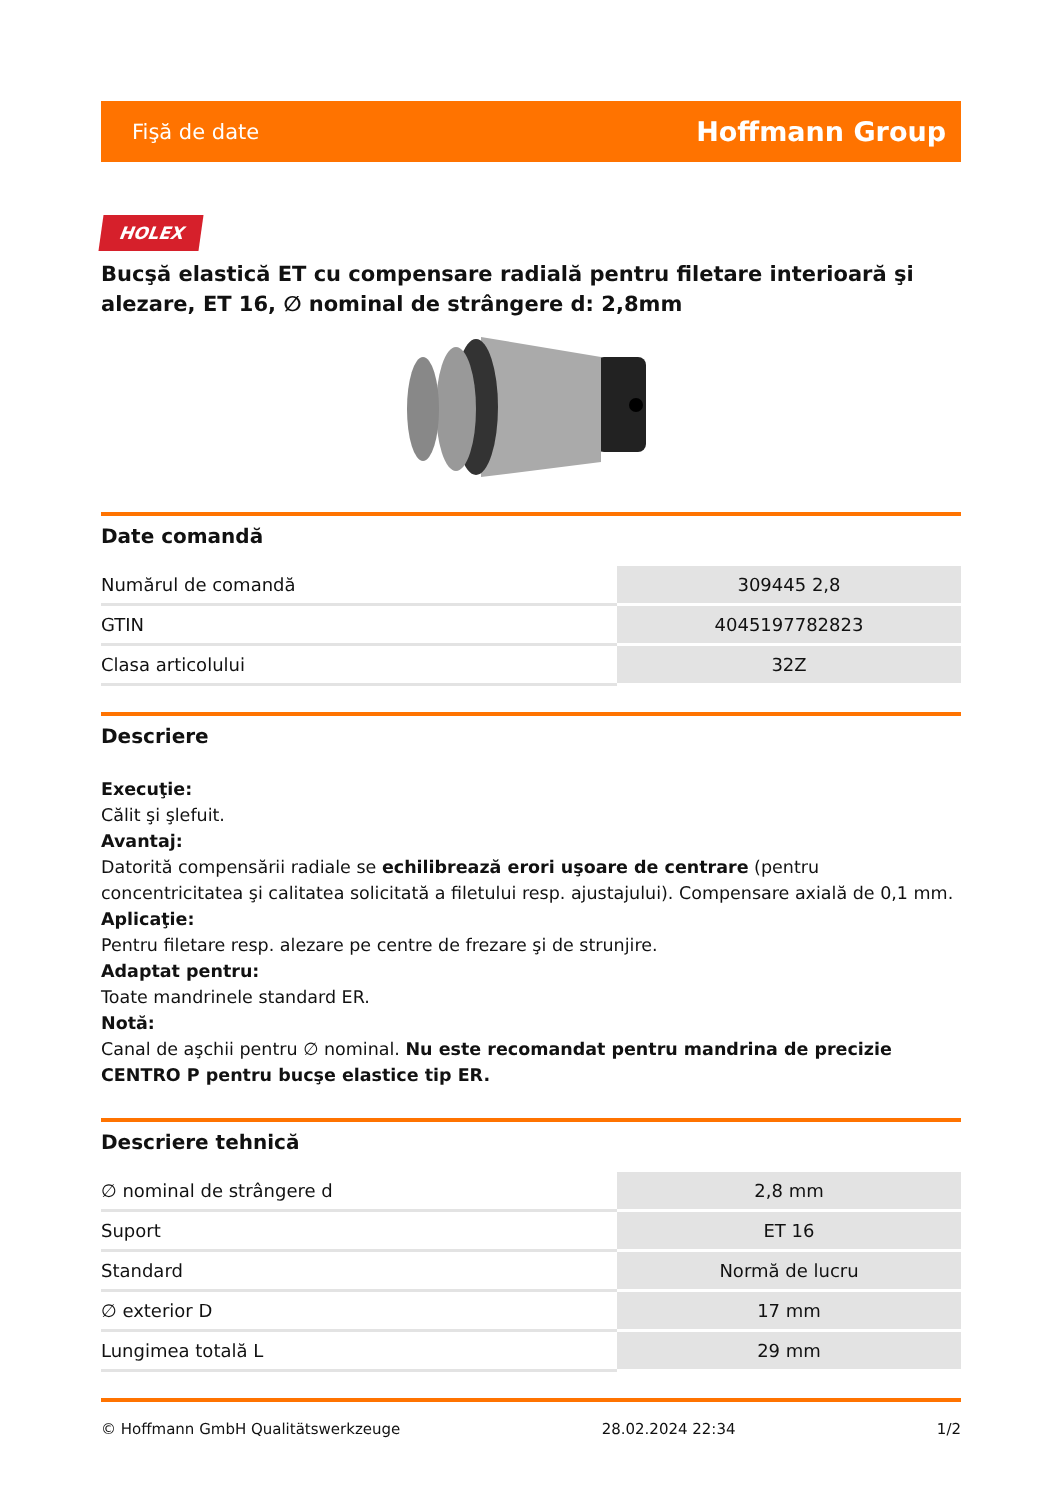Fişă de date Hoffmann Group
HOLEX
Bucşă elastică ET cu compensare radială pentru filetare interioară şi alezare, ET 16, ∅ nominal de strângere d: 2,8mm
Date comandă
| Numărul de comandă | 309445 2,8 |
| GTIN | 4045197782823 |
| Clasa articolului | 32Z |
Descriere
Execuţie:
Călit şi şlefuit.
Avantaj:
Datorită compensării radiale se echilibrează erori uşoare de centrare (pentru concentricitatea şi calitatea solicitată a filetului resp. ajustajului). Compensare axială de 0,1 mm.
Aplicaţie:
Pentru filetare resp. alezare pe centre de frezare şi de strunjire.
Adaptat pentru:
Toate mandrinele standard ER.
Notă:
Canal de aşchii pentru ∅ nominal. Nu este recomandat pentru mandrina de precizie CENTRO P pentru bucşe elastice tip ER.
Descriere tehnică
| ∅ nominal de strângere d | 2,8 mm |
| Suport | ET 16 |
| Standard | Normă de lucru |
| ∅ exterior D | 17 mm |
| Lungimea totală L | 29 mm |
© Hoffmann GmbH Qualitätswerkzeuge 28.02.2024 22:34 1/2